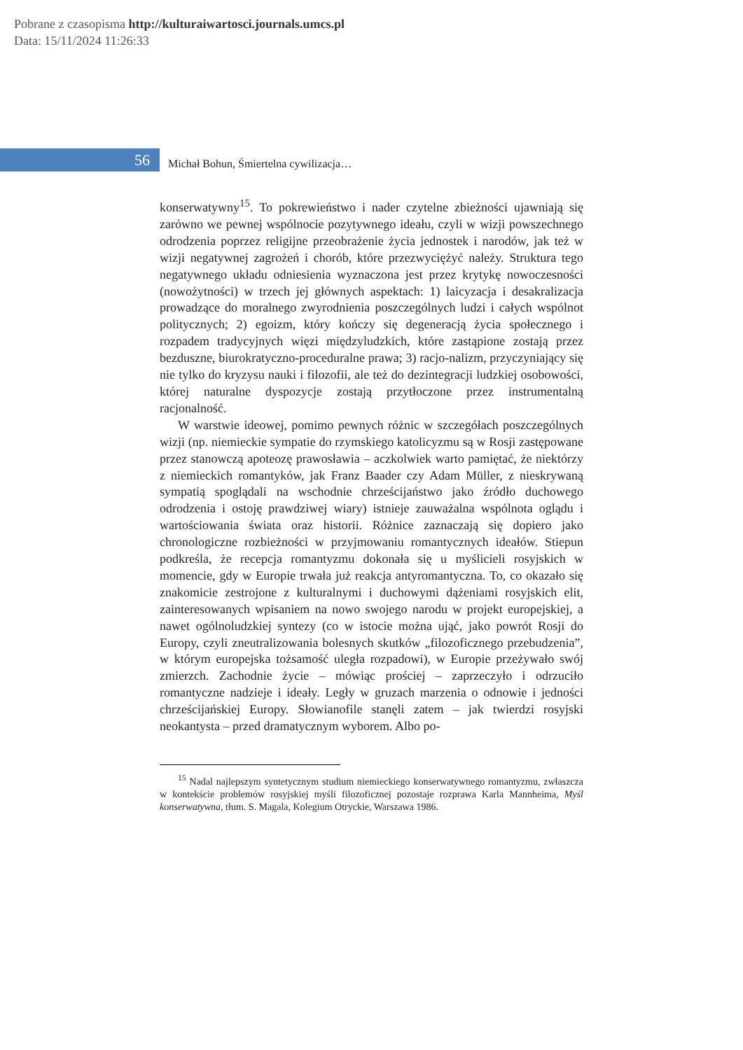Pobrane z czasopisma http://kulturaiwartosci.journals.umcs.pl
Data: 15/11/2024 11:26:33
56
Michał Bohun, Śmiertelna cywilizacja…
konserwatywny<sup>15</sup>. To pokrewieństwo i nader czytelne zbieżności ujawniają się zarówno we pewnej wspólnocie pozytywnego ideału, czyli w wizji powszechnego odrodzenia poprzez religijne przeobrażenie życia jednostek i narodów, jak też w wizji negatywnej zagrożeń i chorób, które przezwyciężyć należy. Struktura tego negatywnego układu odniesienia wyznaczona jest przez krytykę nowoczesności (nowożytności) w trzech jej głównych aspektach: 1) laicyzacja i desakralizacja prowadzące do moralnego zwyrodnienia poszczególnych ludzi i całych wspólnot politycznych; 2) egoizm, który kończy się degeneracją życia społecznego i rozpadem tradycyjnych więzi międzyludzkich, które zastąpione zostają przez bezduszne, biurokratyczno-proceduralne prawa; 3) racjo-nalizm, przyczyniający się nie tylko do kryzysu nauki i filozofii, ale też do dezintegracji ludzkiej osobowości, której naturalne dyspozycje zostają przytłoczone przez instrumentalną racjonalność.
W warstwie ideowej, pomimo pewnych różnic w szczegółach poszczególnych wizji (np. niemieckie sympatie do rzymskiego katolicyzmu są w Rosji zastępowane przez stanowczą apoteozę prawosławia – aczkolwiek warto pamiętać, że niektórzy z niemieckich romantyków, jak Franz Baader czy Adam Müller, z nieskrywaną sympatią spoglądali na wschodnie chrześcijaństwo jako źródło duchowego odrodzenia i ostoję prawdziwej wiary) istnieje zauważalna wspólnota oglądu i wartościowania świata oraz historii. Różnice zaznaczają się dopiero jako chronologiczne rozbieżności w przyjmowaniu romantycznych ideałów. Stiepun podkreśla, że recepcja romantyzmu dokonała się u myślicieli rosyjskich w momencie, gdy w Europie trwała już reakcja antyromantyczna. To, co okazało się znakomicie zestrojone z kulturalnymi i duchowymi dążeniami rosyjskich elit, zainteresowanych wpisaniem na nowo swojego narodu w projekt europejskiej, a nawet ogólnoludzkiej syntezy (co w istocie można ująć, jako powrót Rosji do Europy, czyli zneutralizowania bolesnych skutków „filozoficznego przebudzenia”, w którym europejska tożsamość uległa rozpadowi), w Europie przeżywało swój zmierzch. Zachodnie życie – mówiąc prościej – zaprzeczyło i odrzuciło romantyczne nadzieje i ideały. Legły w gruzach marzenia o odnowie i jedności chrześcijańskiej Europy. Słowianofile stanęli zatem – jak twierdzi rosyjski neokantysta – przed dramatycznym wyborem. Albo po-
<sup>15</sup> Nadal najlepszym syntetycznym studium niemieckiego konserwatywnego romantyzmu, zwłaszcza w kontekście problemów rosyjskiej myśli filozoficznej pozostaje rozprawa Karla Mannheima, Myśl konserwatywna, tłum. S. Magala, Kolegium Otryckie, Warszawa 1986.